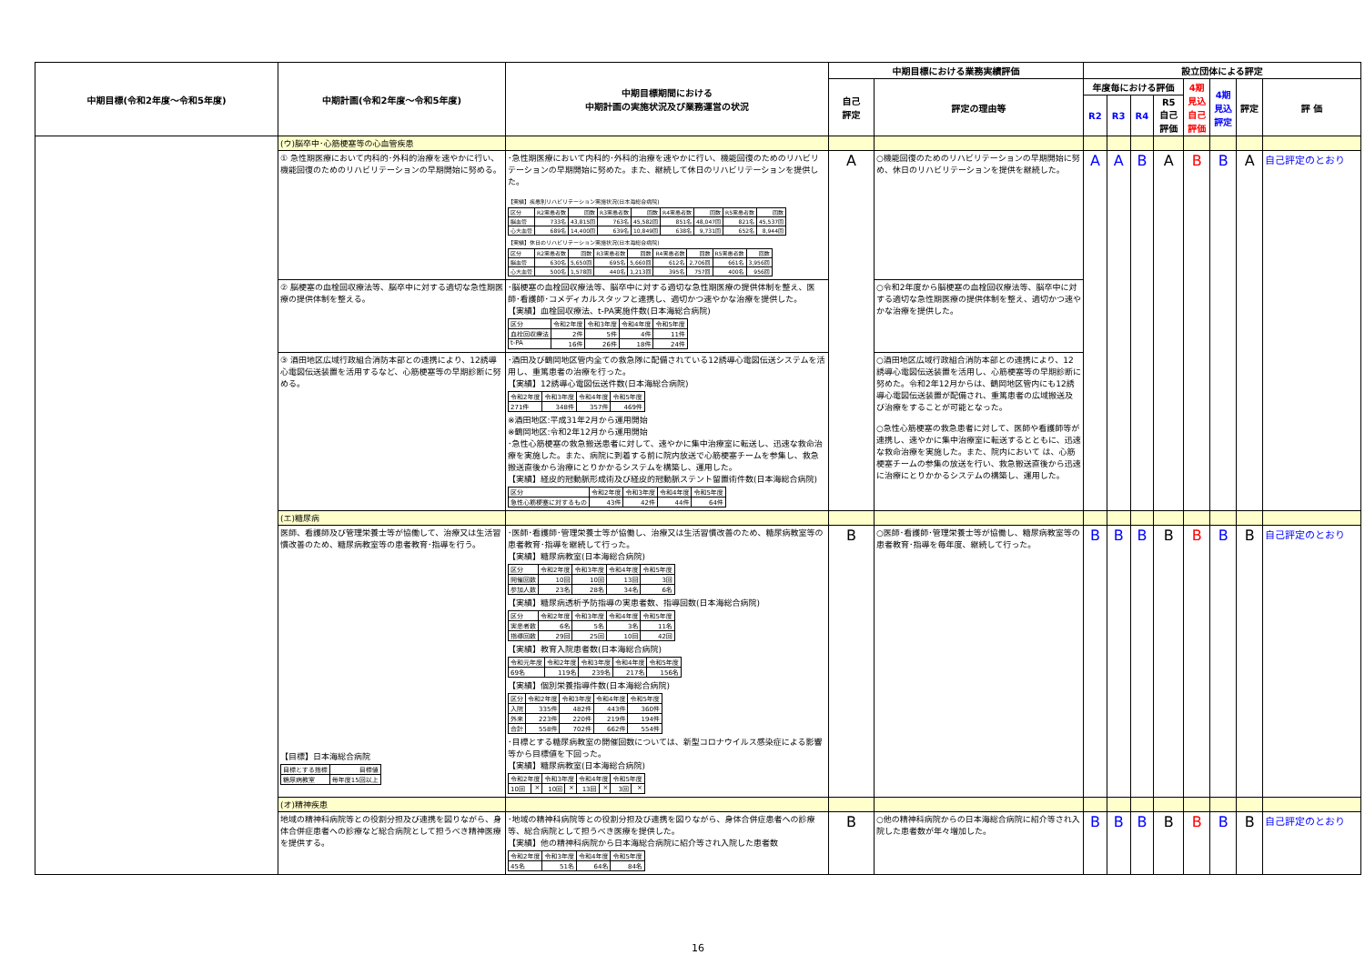| 中期目標(令和2年度～令和5年度) | 中期計画(令和2年度～令和5年度) | 中期目標期間における 中期計画の実施状況及び業務運営の状況 | 中期目標における業務実績評価 | | 設立団体による評定 | | | | | | | |
| --- | --- | --- | --- | --- | --- | --- | --- | --- | --- | --- | --- | --- |
| | | | 自己 評定 | 評定の理由等 | 年度毎における評価 | | | | 4期 見込 自己 評価 | 4期 見込 評定 | 評定 | 評 価 |
| | | | | | R2 | R3 | R4 | R5 自己 評価 | | | | |
| | (ウ)脳卒中･心筋梗塞等の心血管疾患 | | | | | | | | | | | |
| | ① 急性期医療において内科的･外科的治療を速やかに行い、機能回復のためのリハビリテーションの早期開始に努める。 | ･急性期医療において内科的･外科的治療を速やかに行い、機能回復のためのリハビリテーションの早期開始に努めた。また、継続して休日のリハビリテーションを提供した。 【実績】疾患別リハビリテーション実施状況(日本海総合病院) / 区分 / R2実患者数 / 回数 / R3実患者数 / 回数 / R4実患者数 / 回数 / R5実患者数 / 回数 / / 脳血管 / 733名 / 43,815回 / 763名 / 45,582回 / 851名 / 48,047回 / 821名 / 45,537回 / / 心大血管 / 689名 / 14,400回 / 639名 / 10,849回 / 638名 / 9,731回 / 652名 / 8,944回 / 【実績】休日のリハビリテーション実施状況(日本海総合病院) / 区分 / R2実患者数 / 回数 / R3実患者数 / 回数 / R4実患者数 / 回数 / R5実患者数 / 回数 / / 脳血管 / 630名 / 5,650回 / 695名 / 5,660回 / 612名 / 2,706回 / 661名 / 3,956回 / / 心大血管 / 500名 / 1,578回 / 440名 / 1,213回 / 395名 / 757回 / 400名 / 956回 / | A | ○機能回復のためのリハビリテーションの早期開始に努め、休日のリハビリテーションを提供を継続した。 | A | A | B | A | B | B | A | 自己評定のとおり |
| | ② 脳梗塞の血栓回収療法等、脳卒中に対する適切な急性期医療の提供体制を整える。 | ･脳梗塞の血栓回収療法等、脳卒中に対する適切な急性期医療の提供体制を整え、医師･看護師･コメディカルスタッフと連携し、適切かつ速やかな治療を提供した。 【実績】血栓回収療法、t-PA実施件数(日本海総合病院) / 区分 / 令和2年度 / 令和3年度 / 令和4年度 / 令和5年度 / / 血栓回収療法 / 2件 / 5件 / 4件 / 11件 / / t-PA / 16件 / 26件 / 18件 / 24件 / | | ○令和2年度から脳梗塞の血栓回収療法等、脳卒中に対する適切な急性期医療の提供体制を整え、適切かつ速やかな治療を提供した。 | | | | | | | | |
| | ③ 酒田地区広域行政組合消防本部との連携により、12誘導心電図伝送装置を活用するなど、心筋梗塞等の早期診断に努める。 | ･酒田及び鶴岡地区管内全ての救急隊に配備されている12誘導心電図伝送システムを活用し、重篤患者の治療を行った。 【実績】12誘導心電図伝送件数(日本海総合病院) / 令和2年度 / 令和3年度 / 令和4年度 / 令和5年度 / / 271件 / 348件 / 357件 / 469件 / ※酒田地区:平成31年2月から運用開始 ※鶴岡地区:令和2年12月から運用開始 ･急性心筋梗塞の救急搬送患者に対して、速やかに集中治療室に転送し、迅速な救命治療を実施した。また、病院に到着する前に院内放送で心筋梗塞チームを参集し、救急搬送直後から治療にとりかかるシステムを構築し、運用した。 【実績】経皮的冠動脈形成術及び経皮的冠動脈ステント留置術件数(日本海総合病院) / 区分 / 令和2年度 / 令和3年度 / 令和4年度 / 令和5年度 / / 急性心筋梗塞に対するもの / 43件 / 42件 / 44件 / 64件 / | | ○酒田地区広域行政組合消防本部との連携により、12誘導心電図伝送装置を活用し、心筋梗塞等の早期診断に努めた。令和2年12月からは、鶴岡地区管内にも12誘導心電図伝送装置が配備され、重篤患者の広域搬送及び治療をすることが可能となった。 ○急性心筋梗塞の救急患者に対して、医師や看護師等が連携し、速やかに集中治療室に転送するとともに、迅速な救命治療を実施した。また、院内において は、心筋梗塞チームの参集の放送を行い、救急搬送直後から迅速に治療にとりかかるシステムの構築し、運用した。 | | | | | | | | |
| | (エ)糖尿病 | | | | | | | | | | | |
| | 医師、看護師及び管理栄養士等が協働して、治療又は生活習慣改善のため、糖尿病教室等の患者教育･指導を行う。 【目標】日本海総合病院 / 目標とする指標 / 目標値 / / 糖尿病教室 / 毎年度15回以上 / | ･医師･看護師･管理栄養士等が協働し、治療又は生活習慣改善のため、糖尿病教室等の患者教育･指導を継続して行った。 【実績】糖尿病教室(日本海総合病院) / 区分 / 令和2年度 / 令和3年度 / 令和4年度 / 令和5年度 / / 開催回数 / 10回 / 10回 / 13回 / 3回 / / 参加人数 / 23名 / 28名 / 34名 / 6名 / 【実績】糖尿病透析予防指導の実患者数、指導回数(日本海総合病院) / 区分 / 令和2年度 / 令和3年度 / 令和4年度 / 令和5年度 / / 実患者数 / 6名 / 5名 / 3名 / 11名 / / 指導回数 / 29回 / 25回 / 10回 / 42回 / 【実績】教育入院患者数(日本海総合病院) / 令和元年度 / 令和2年度 / 令和3年度 / 令和4年度 / 令和5年度 / / 69名 / 119名 / 239名 / 217名 / 156名 / 【実績】個別栄養指導件数(日本海総合病院) / 区分 / 令和2年度 / 令和3年度 / 令和4年度 / 令和5年度 / / 入院 / 335件 / 482件 / 443件 / 360件 / / 外来 / 223件 / 220件 / 219件 / 194件 / / 合計 / 558件 / 702件 / 662件 / 554件 / ･目標とする糖尿病教室の開催回数については、新型コロナウイルス感染症による影響等から目標値を下回った。 【実績】糖尿病教室(日本海総合病院) / 令和2年度 / / 令和3年度 / / 令和4年度 / / 令和5年度 / / / 10回 / × / 10回 / × / 13回 / × / 3回 / × / | B | ○医師･看護師･管理栄養士等が協働し、糖尿病教室等の患者教育･指導を毎年度、継続して行った。 | B | B | B | B | B | B | B | 自己評定のとおり |
| | (オ)精神疾患 | | | | | | | | | | | |
| | 地域の精神科病院等との役割分担及び連携を図りながら、身体合併症患者への診療など総合病院として担うべき精神医療を提供する。 | ･地域の精神科病院等との役割分担及び連携を図りながら、身体合併症患者への診療等、総合病院として担うべき医療を提供した。 【実績】他の精神科病院から日本海総合病院に紹介等され入院した患者数 / 令和2年度 / 令和3年度 / 令和4年度 / 令和5年度 / / 45名 / 51名 / 64名 / 84名 / | B | ○他の精神科病院からの日本海総合病院に紹介等され入院した患者数が年々増加した。 | B | B | B | B | B | B | B | 自己評定のとおり |
16